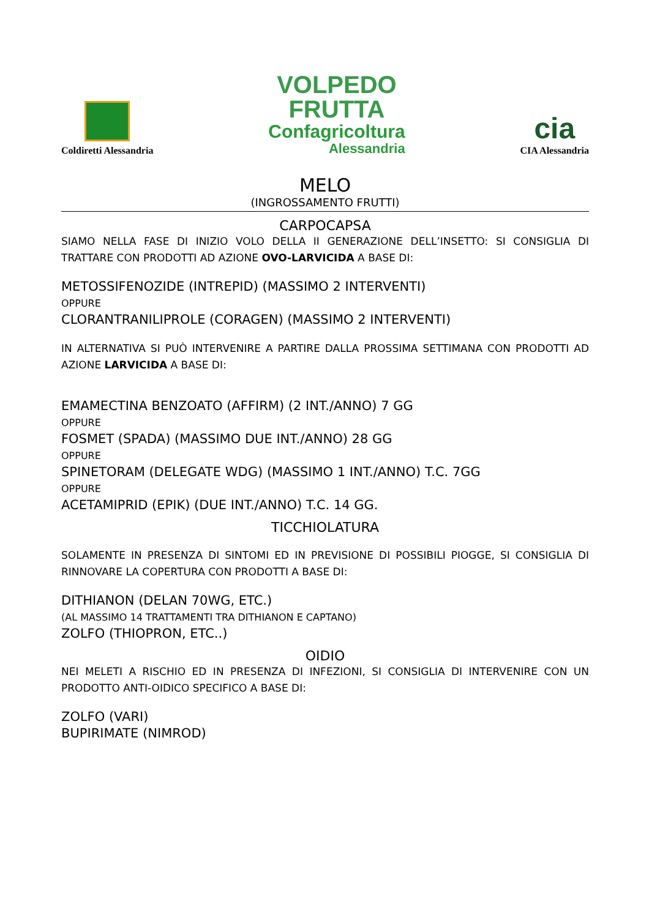Coldiretti Alessandria
VOLPEDO
FRUTTA
Confagricoltura
Alessandria
cia
CIA Alessandria
MELO
(INGROSSAMENTO FRUTTI)
CARPOCAPSA
SIAMO NELLA FASE DI INIZIO VOLO DELLA II GENERAZIONE DELL’INSETTO: SI CONSIGLIA DI TRATTARE CON PRODOTTI AD AZIONE OVO-LARVICIDA A BASE DI:
METOSSIFENOZIDE (INTREPID) (MASSIMO 2 INTERVENTI)
OPPURE
CLORANTRANILIPROLE (CORAGEN) (MASSIMO 2 INTERVENTI)
IN ALTERNATIVA SI PUÒ INTERVENIRE A PARTIRE DALLA PROSSIMA SETTIMANA CON PRODOTTI AD AZIONE LARVICIDA A BASE DI:
EMAMECTINA BENZOATO (AFFIRM) (2 INT./ANNO) 7 GG
OPPURE
FOSMET (SPADA) (MASSIMO DUE INT./ANNO) 28 GG
OPPURE
SPINETORAM (DELEGATE WDG) (MASSIMO 1 INT./ANNO) T.C. 7GG
OPPURE
ACETAMIPRID (EPIK) (DUE INT./ANNO) T.C. 14 GG.
TICCHIOLATURA
SOLAMENTE IN PRESENZA DI SINTOMI ED IN PREVISIONE DI POSSIBILI PIOGGE, SI CONSIGLIA DI RINNOVARE LA COPERTURA CON PRODOTTI A BASE DI:
DITHIANON (DELAN 70WG, ETC.)
(AL MASSIMO 14 TRATTAMENTI TRA DITHIANON E CAPTANO)
ZOLFO (THIOPRON, ETC..)
OIDIO
NEI MELETI A RISCHIO ED IN PRESENZA DI INFEZIONI, SI CONSIGLIA DI INTERVENIRE CON UN PRODOTTO ANTI-OIDICO SPECIFICO A BASE DI:
ZOLFO (VARI)
BUPIRIMATE (NIMROD)